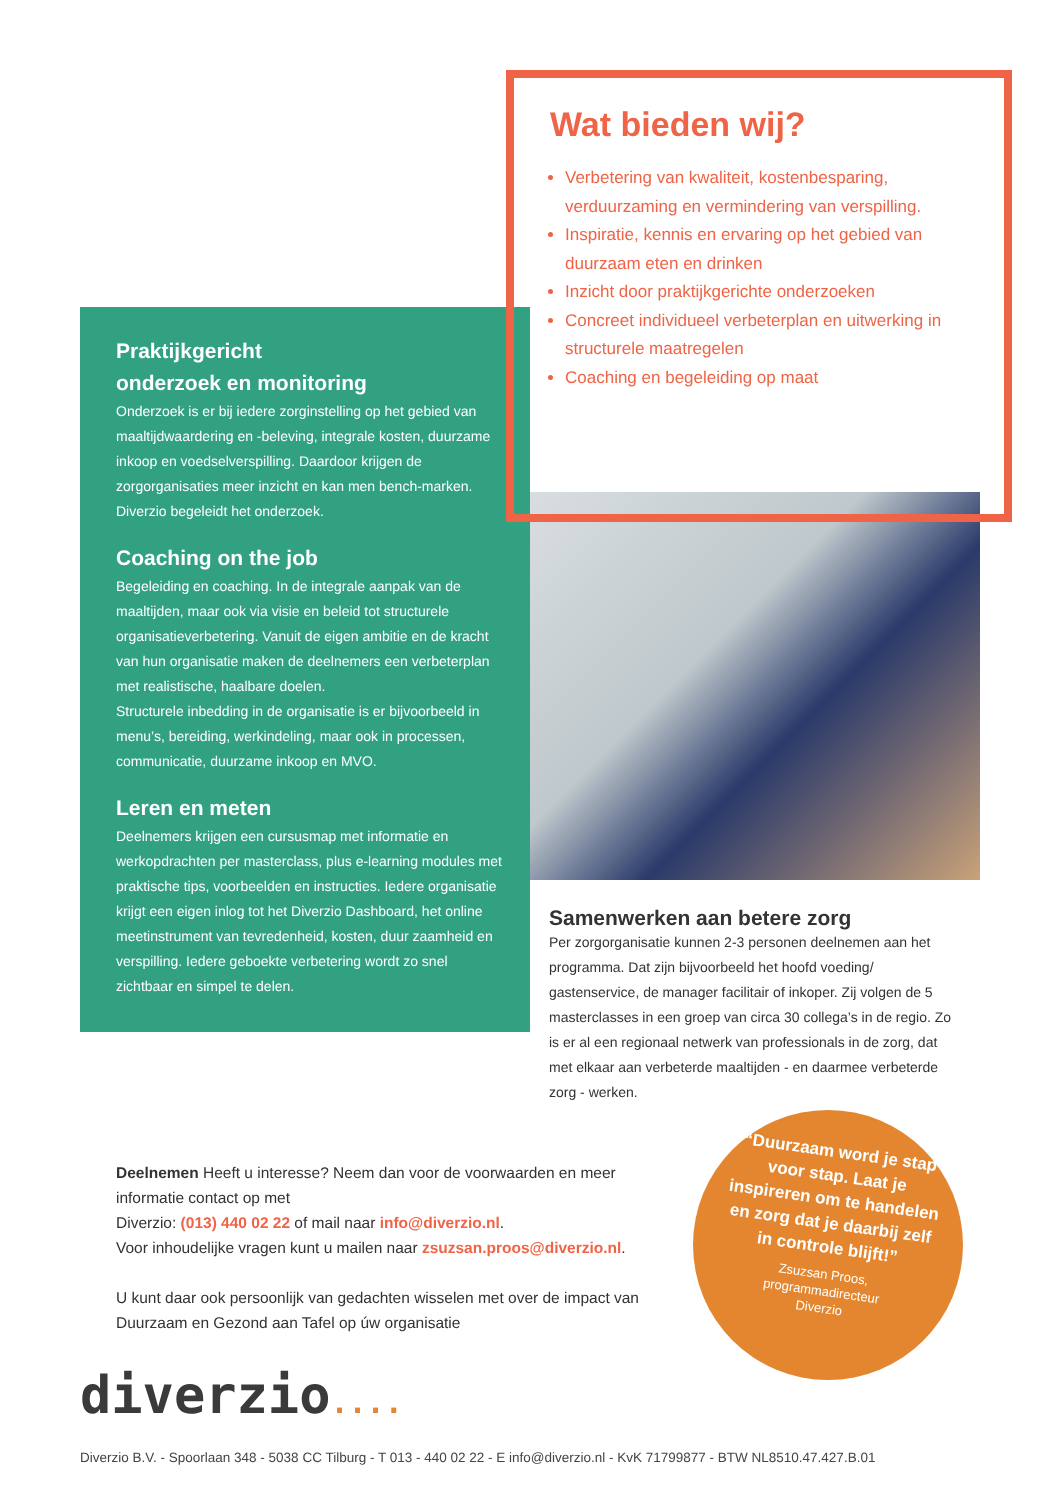Wat bieden wij?
Verbetering van kwaliteit, kostenbesparing, verduurzaming en vermindering van verspilling.
Inspiratie, kennis en ervaring op het gebied van duurzaam eten en drinken
Inzicht door praktijkgerichte onderzoeken
Concreet individueel verbeterplan en uitwerking in structurele maatregelen
Coaching en begeleiding op maat
Praktijkgericht
onderzoek en monitoring
Onderzoek is er bij iedere zorginstelling op het gebied van maaltijdwaardering en -beleving, integrale kosten, duurzame inkoop en voedselverspilling. Daardoor krijgen de zorgorganisaties meer inzicht en kan men bench-marken. Diverzio begeleidt het onderzoek.
Coaching on the job
Begeleiding en coaching. In de integrale aanpak van de maaltijden, maar ook via visie en beleid tot structurele organisatieverbetering. Vanuit de eigen ambitie en de kracht van hun organisatie maken de deelnemers een verbeterplan met realistische, haalbare doelen.
Structurele inbedding in de organisatie is er bijvoorbeeld in menu’s, bereiding, werkindeling, maar ook in processen, communicatie, duurzame inkoop en MVO.
Leren en meten
Deelnemers krijgen een cursusmap met informatie en werkopdrachten per masterclass, plus e-learning modules met praktische tips, voorbeelden en instructies. Iedere organisatie krijgt een eigen inlog tot het Diverzio Dashboard, het online meetinstrument van tevredenheid, kosten, duur zaamheid en verspilling. Iedere geboekte verbetering wordt zo snel zichtbaar en simpel te delen.
Samenwerken aan betere zorg
Per zorgorganisatie kunnen 2-3 personen deelnemen aan het programma. Dat zijn bijvoorbeeld het hoofd voeding/ gastenservice, de manager facilitair of inkoper. Zij volgen de 5 masterclasses in een groep van circa 30 collega’s in de regio. Zo is er al een regionaal netwerk van professionals in de zorg, dat met elkaar aan verbeterde maaltijden - en daarmee verbeterde zorg - werken.
Deelnemen Heeft u interesse? Neem dan voor de voorwaarden en meer informatie contact op met
Diverzio: (013) 440 02 22 of mail naar info@diverzio.nl.
Voor inhoudelijke vragen kunt u mailen naar zsuzsan.proos@diverzio.nl.
U kunt daar ook persoonlijk van gedachten wisselen met over de impact van Duurzaam en Gezond aan Tafel op úw organisatie
“Duurzaam word je stap voor stap. Laat je inspireren om te handelen en zorg dat je daarbij zelf in controle blijft!”
Zsuzsan Proos,
programmadirecteur
Diverzio
diverzio....
Diverzio B.V. - Spoorlaan 348 - 5038 CC Tilburg - T 013 - 440 02 22 - E info@diverzio.nl - KvK 71799877 - BTW NL8510.47.427.B.01